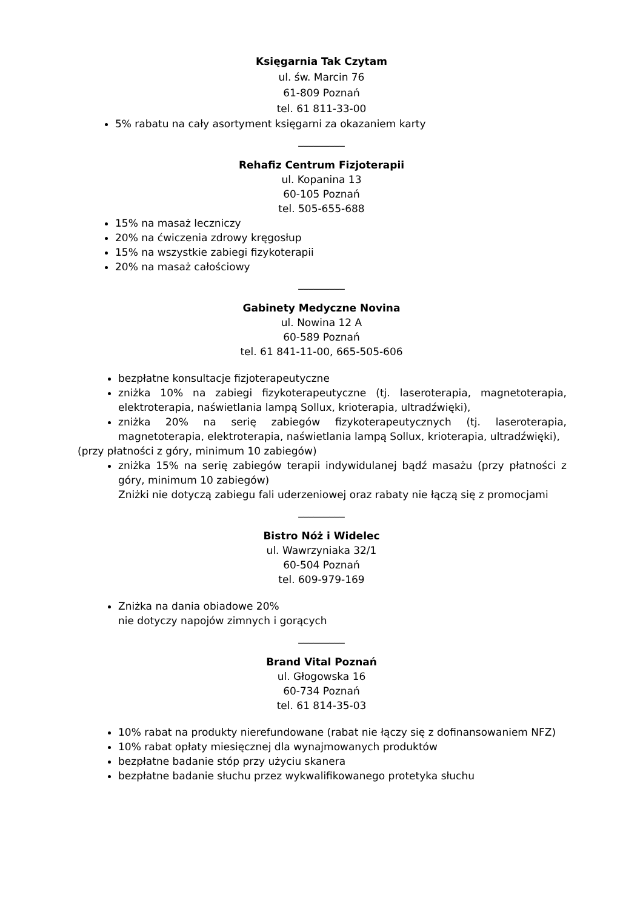Księgarnia Tak Czytam
ul. św. Marcin 76
61-809 Poznań
tel. 61 811-33-00
5% rabatu na cały asortyment księgarni za okazaniem karty
_________
Rehafiz Centrum Fizjoterapii
ul. Kopanina 13
60-105 Poznań
tel. 505-655-688
15% na masaż leczniczy
20% na ćwiczenia zdrowy kręgosłup
15% na wszystkie zabiegi fizykoterapii
20% na masaż całościowy
_________
Gabinety Medyczne Novina
ul. Nowina 12 A
60-589 Poznań
tel. 61 841-11-00, 665-505-606
bezpłatne konsultacje fizjoterapeutyczne
zniżka 10% na zabiegi fizykoterapeutyczne (tj. laseroterapia, magnetoterapia, elektroterapia, naświetlania lampą Sollux, krioterapia, ultradźwięki),
zniżka 20% na serię zabiegów fizykoterapeutycznych (tj. laseroterapia, magnetoterapia, elektroterapia, naświetlania lampą Sollux, krioterapia, ultradźwięki),
(przy płatności z góry, minimum 10 zabiegów)
zniżka 15% na serię zabiegów terapii indywidulanej bądź masażu (przy płatności z góry, minimum 10 zabiegów)
Zniżki nie dotyczą zabiegu fali uderzeniowej oraz rabaty nie łączą się z promocjami
_________
Bistro Nóż i Widelec
ul. Wawrzyniaka 32/1
60-504 Poznań
tel. 609-979-169
Zniżka na dania obiadowe 20%
nie dotyczy napojów zimnych i gorących
_________
Brand Vital Poznań
ul. Głogowska 16
60-734 Poznań
tel. 61 814-35-03
10% rabat na produkty nierefundowane (rabat nie łączy się z dofinansowaniem NFZ)
10% rabat opłaty miesięcznej dla wynajmowanych produktów
bezpłatne badanie stóp przy użyciu skanera
bezpłatne badanie słuchu przez wykwalifikowanego protetyka słuchu